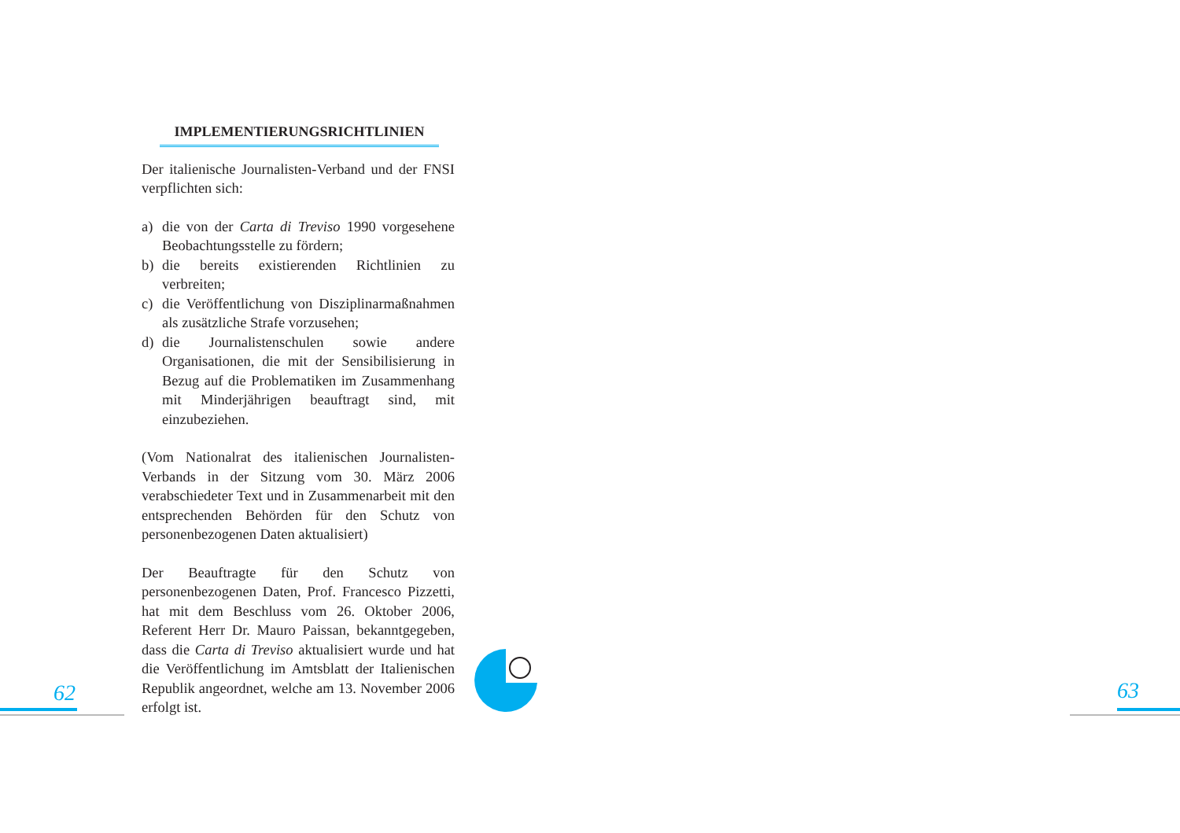IMPLEMENTIERUNGSRICHTLINIEN
Der italienische Journalisten-Verband und der FNSI verpflichten sich:
a) die von der Carta di Treviso 1990 vorgesehene Beobachtungsstelle zu fördern;
b) die bereits existierenden Richtlinien zu verbreiten;
c) die Veröffentlichung von Disziplinarmaßnahmen als zusätzliche Strafe vorzusehen;
d) die Journalistenschulen sowie andere Organisationen, die mit der Sensibilisierung in Bezug auf die Problematiken im Zusammenhang mit Minderjährigen beauftragt sind, mit einzubeziehen.
(Vom Nationalrat des italienischen Journalisten-Verbands in der Sitzung vom 30. März 2006 verabschiedeter Text und in Zusammenarbeit mit den entsprechenden Behörden für den Schutz von personenbezogenen Daten aktualisiert)
Der Beauftragte für den Schutz von personenbezogenen Daten, Prof. Francesco Pizzetti, hat mit dem Beschluss vom 26. Oktober 2006, Referent Herr Dr. Mauro Paissan, bekanntgegeben, dass die Carta di Treviso aktualisiert wurde und hat die Veröffentlichung im Amtsblatt der Italienischen Republik angeordnet, welche am 13. November 2006 erfolgt ist.
62 63